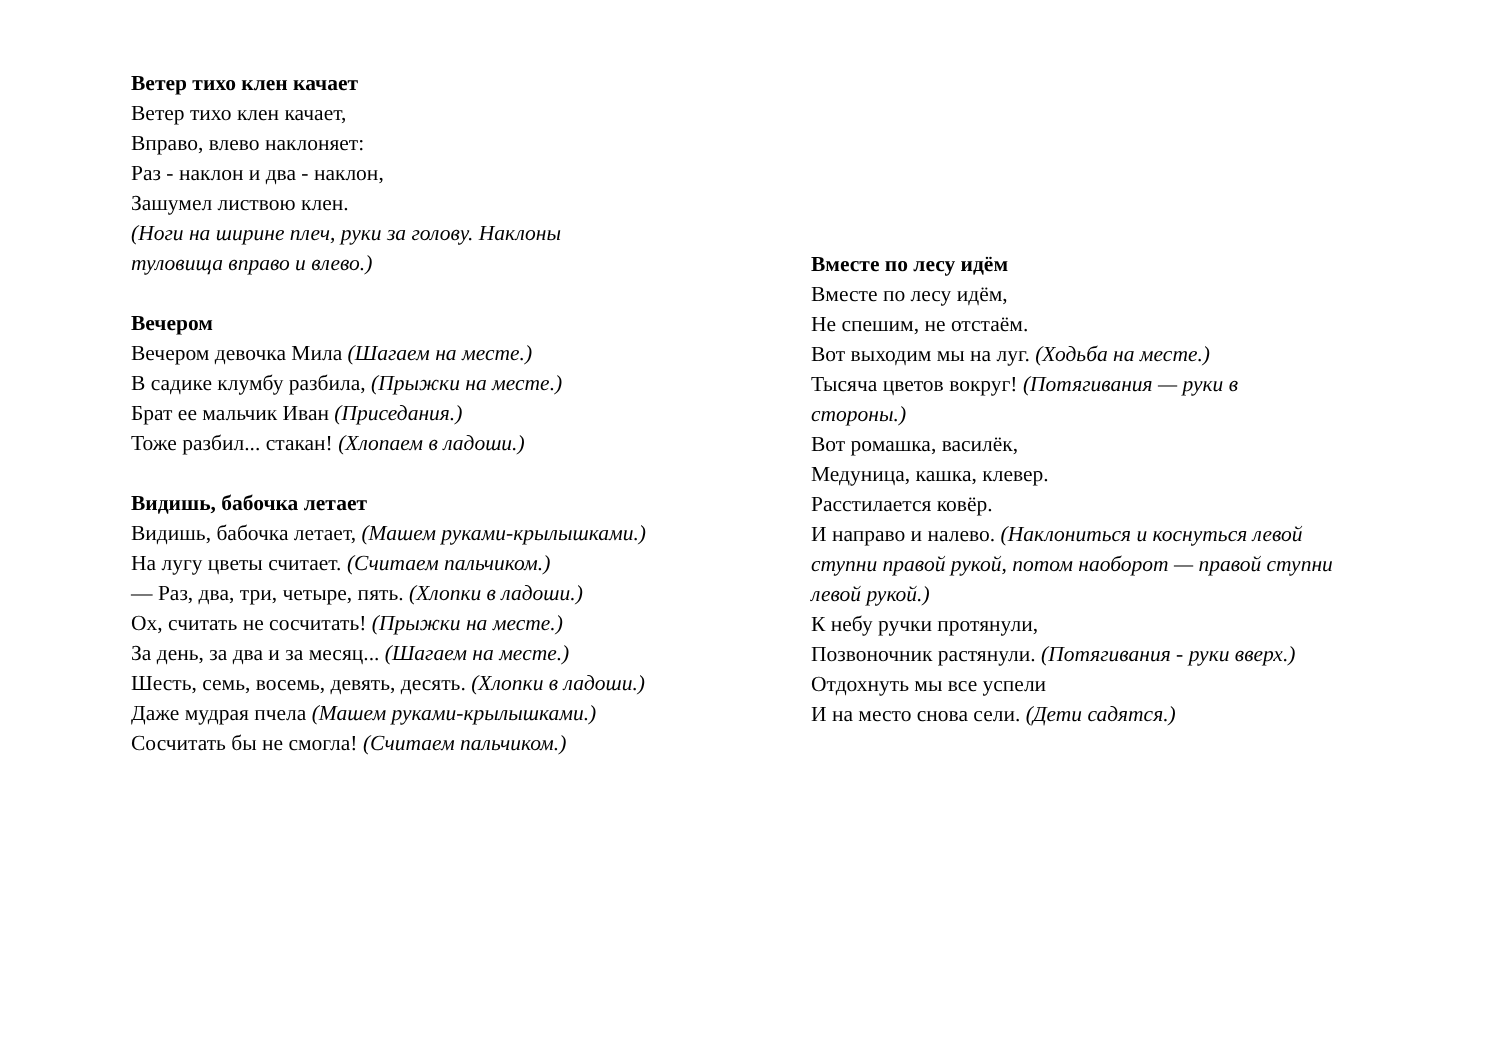Ветер тихо клен качает
Ветер тихо клен качает,
Вправо, влево наклоняет:
Раз - наклон и два - наклон,
Зашумел листвою клен.
(Ноги на ширине плеч, руки за голову. Наклоны
туловища вправо и влево.)
Вечером
Вечером девочка Мила (Шагаем на месте.)
В садике клумбу разбила, (Прыжки на месте.)
Брат ее мальчик Иван (Приседания.)
Тоже разбил... стакан! (Хлопаем в ладоши.)
Видишь, бабочка летает
Видишь, бабочка летает, (Машем руками-крылышками.)
На лугу цветы считает. (Считаем пальчиком.)
— Раз, два, три, четыре, пять. (Хлопки в ладоши.)
Ох, считать не сосчитать! (Прыжки на месте.)
За день, за два и за месяц... (Шагаем на месте.)
Шесть, семь, восемь, девять, десять. (Хлопки в ладоши.)
Даже мудрая пчела (Машем руками-крылышками.)
Сосчитать бы не смогла! (Считаем пальчиком.)
Вместе по лесу идём
Вместе по лесу идём,
Не спешим, не отстаём.
Вот выходим мы на луг. (Ходьба на месте.)
Тысяча цветов вокруг! (Потягивания — руки в
стороны.)
Вот ромашка, василёк,
Медуница, кашка, клевер.
Расстилается ковёр.
И направо и налево. (Наклониться и коснуться левой
ступни правой рукой, потом наоборот — правой ступни
левой рукой.)
К небу ручки протянули,
Позвоночник растянули. (Потягивания - руки вверх.)
Отдохнуть мы все успели
И на место снова сели. (Дети садятся.)